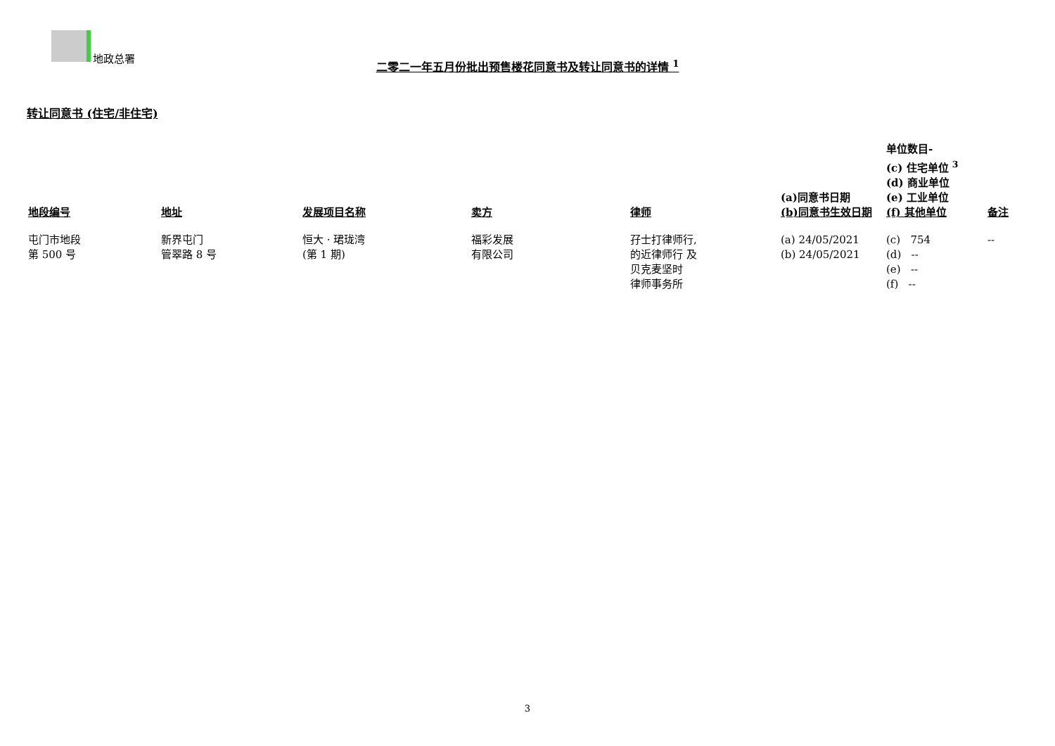地政总署
二零二一年五月份批出预售楼花同意书及转让同意书的详情 <sup>1</sup>
转让同意书 (住宅/非住宅)
| 地段编号 | 地址 | 发展项目名称 | 卖方 | 律师 | (a)同意书日期 (b)同意书生效日期 | 单位数目- (c) 住宅单位 <sup>3</sup> (d) 商业单位 (e) 工业单位 (f) 其他单位 | 备注 |
| --- | --- | --- | --- | --- | --- | --- | --- |
| 屯门市地段 第 500 号 | 新界屯门 管翠路 8 号 | 恒大 · 珺珑湾 (第 1 期) | 福彩发展 有限公司 | 孖士打律师行, 的近律师行 及 贝克麦坚时 律师事务所 | (a) 24/05/2021 (b) 24/05/2021 | (c) 754 (d) -- (e) -- (f) -- | -- |
3